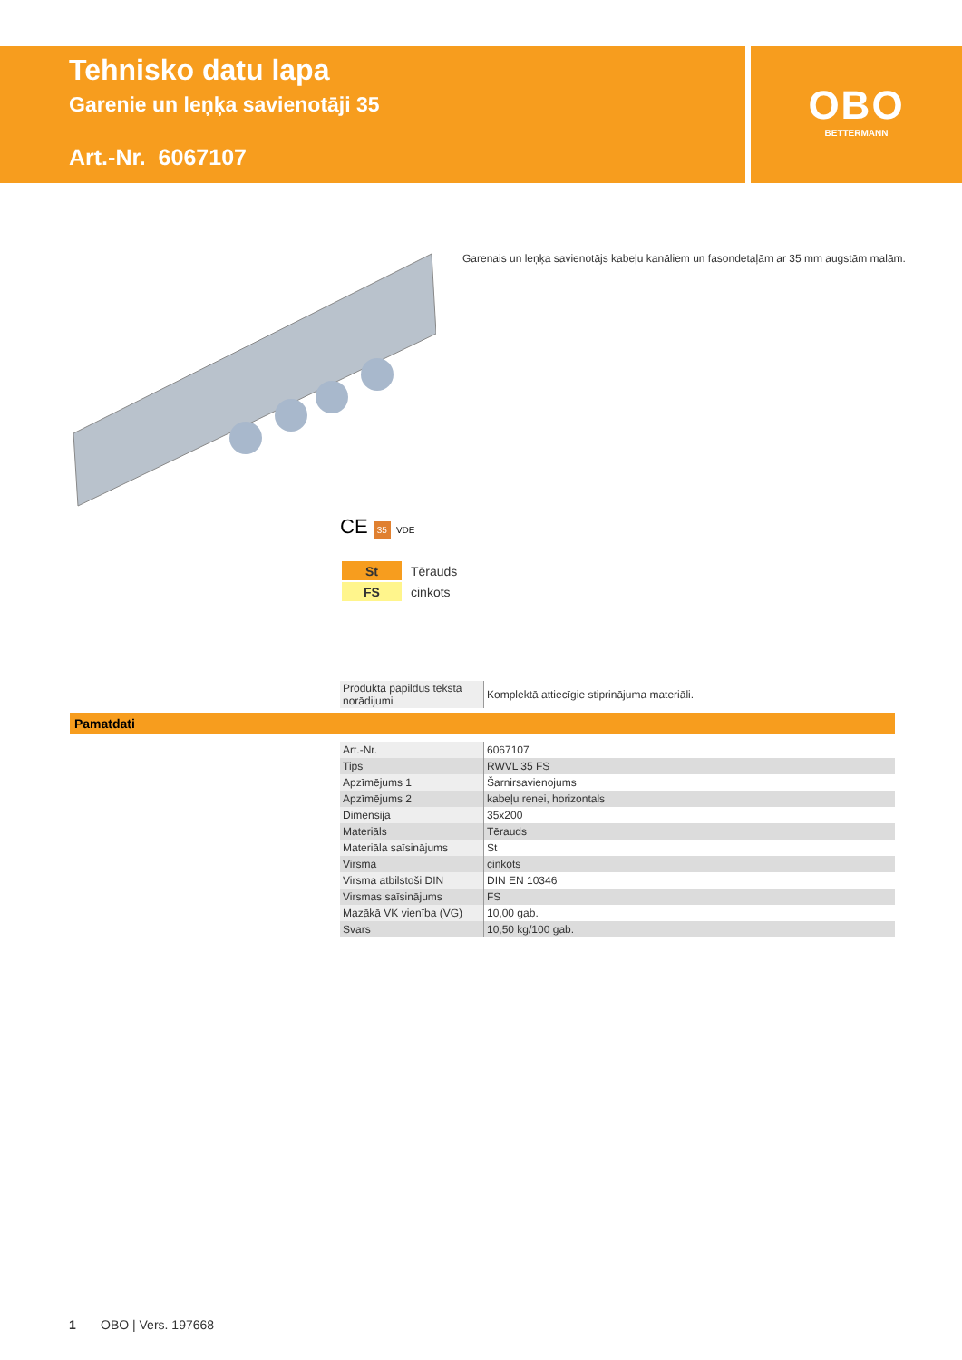Tehnisko datu lapa
Garenie un leņķa savienotāji 35
Art.-Nr. 6067107
OBO
BETTERMANN
Garenais un leņķa savienotājs kabeļu kanāliem un fasondetaļām ar 35 mm augstām malām.
CE 35 VDE
| St | Tērauds |
| FS | cinkots |
| Produkta papildus teksta norādijumi | Komplektā attiecīgie stiprinājuma materiāli. |
Pamatdati
| Art.-Nr. | 6067107 |
| Tips | RWVL 35 FS |
| Apzīmējums 1 | Šarnirsavienojums |
| Apzīmējums 2 | kabeļu renei, horizontals |
| Dimensija | 35x200 |
| Materiāls | Tērauds |
| Materiāla saīsinājums | St |
| Virsma | cinkots |
| Virsma atbilstoši DIN | DIN EN 10346 |
| Virsmas saīsinājums | FS |
| Mazākā VK vienība (VG) | 10,00 gab. |
| Svars | 10,50 kg/100 gab. |
1 OBO | Vers. 197668